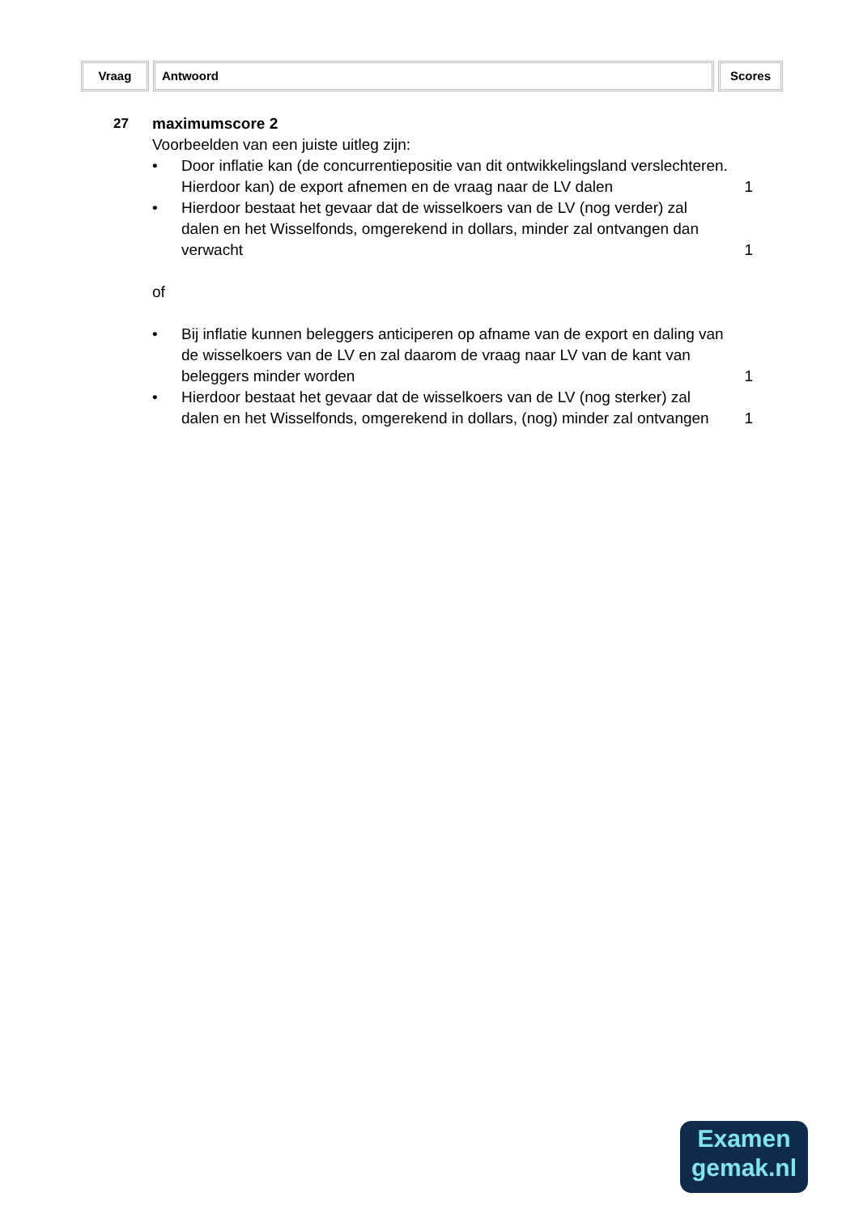Vraag Antwoord Scores
27 maximumscore 2
Voorbeelden van een juiste uitleg zijn:
• Door inflatie kan (de concurrentiepositie van dit ontwikkelingsland verslechteren. Hierdoor kan) de export afnemen en de vraag naar de LV dalen
1
• Hierdoor bestaat het gevaar dat de wisselkoers van de LV (nog verder) zal dalen en het Wisselfonds, omgerekend in dollars, minder zal ontvangen dan verwacht
1
of
• Bij inflatie kunnen beleggers anticiperen op afname van de export en daling van de wisselkoers van de LV en zal daarom de vraag naar LV van de kant van beleggers minder worden
1
• Hierdoor bestaat het gevaar dat de wisselkoers van de LV (nog sterker) zal dalen en het Wisselfonds, omgerekend in dollars, (nog) minder zal ontvangen
1
Examen
gemak.nl